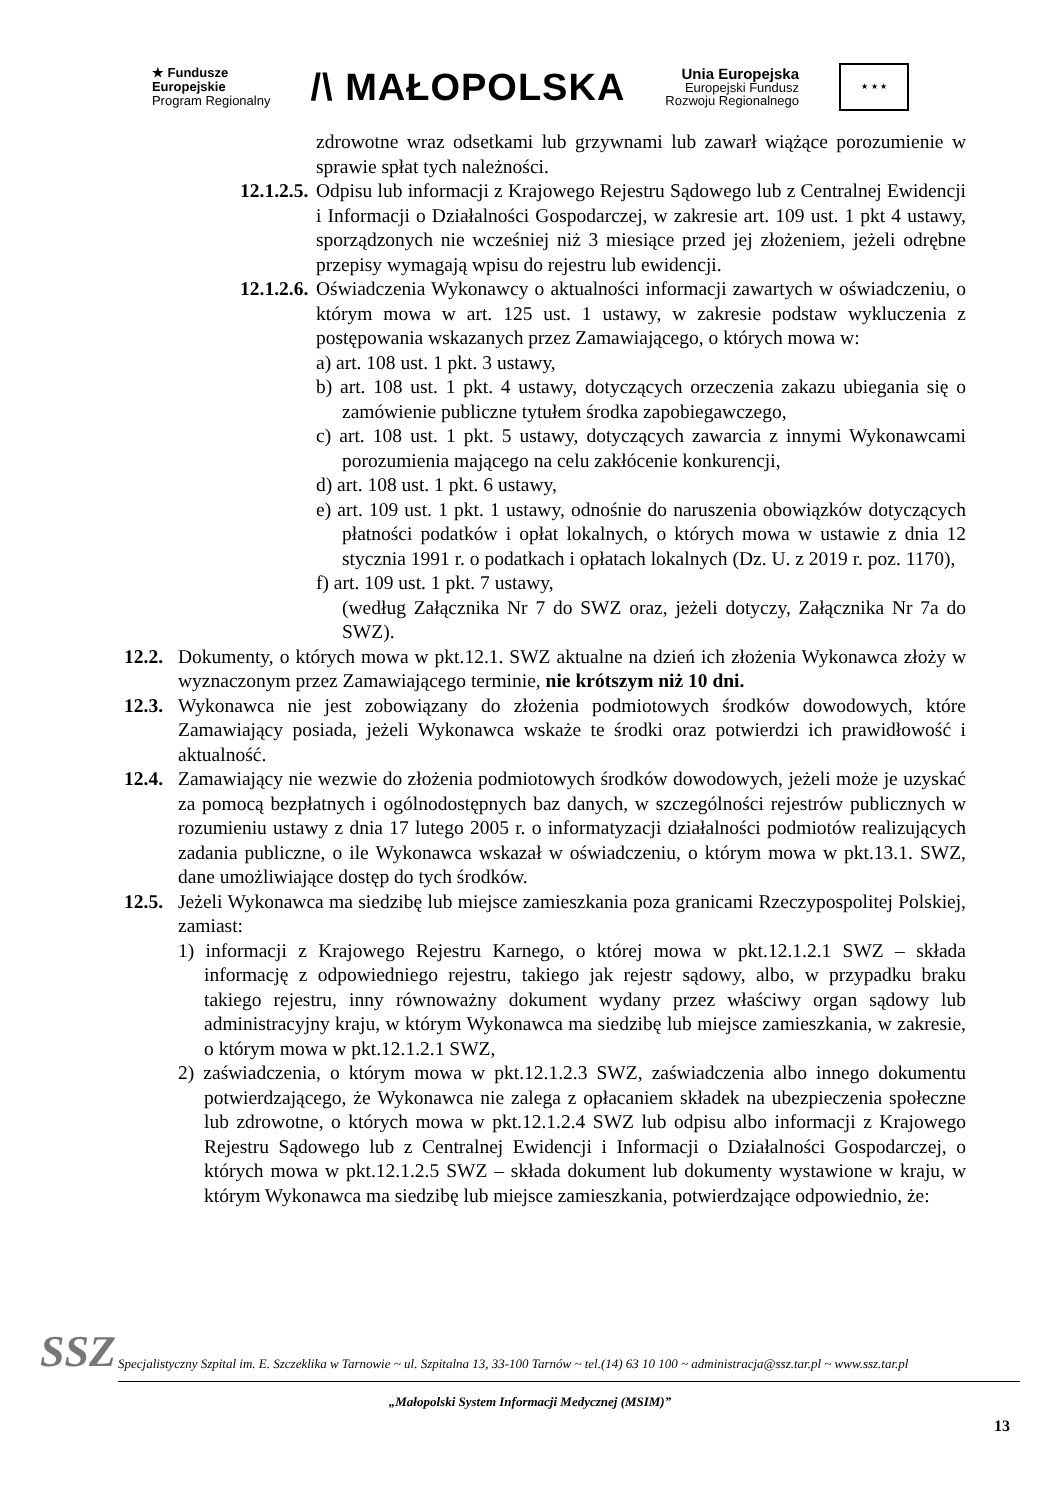★ Fundusze
Europejskie
Program Regionalny
/\ MAŁOPOLSKA
Unia Europejska
Europejski Fundusz
Rozwoju Regionalnego
★ ★ ★
zdrowotne wraz odsetkami lub grzywnami lub zawarł wiążące porozumienie w sprawie spłat tych należności.
12.1.2.5.
Odpisu lub informacji z Krajowego Rejestru Sądowego lub z Centralnej Ewidencji i Informacji o Działalności Gospodarczej, w zakresie art. 109 ust. 1 pkt 4 ustawy, sporządzonych nie wcześniej niż 3 miesiące przed jej złożeniem, jeżeli odrębne przepisy wymagają wpisu do rejestru lub ewidencji.
12.1.2.6.
Oświadczenia Wykonawcy o aktualności informacji zawartych w oświadczeniu, o którym mowa w art. 125 ust. 1 ustawy, w zakresie podstaw wykluczenia z postępowania wskazanych przez Zamawiającego, o których mowa w:
a) art. 108 ust. 1 pkt. 3 ustawy,
b) art. 108 ust. 1 pkt. 4 ustawy, dotyczących orzeczenia zakazu ubiegania się o zamówienie publiczne tytułem środka zapobiegawczego,
c) art. 108 ust. 1 pkt. 5 ustawy, dotyczących zawarcia z innymi Wykonawcami porozumienia mającego na celu zakłócenie konkurencji,
d) art. 108 ust. 1 pkt. 6 ustawy,
e) art. 109 ust. 1 pkt. 1 ustawy, odnośnie do naruszenia obowiązków dotyczących płatności podatków i opłat lokalnych, o których mowa w ustawie z dnia 12 stycznia 1991 r. o podatkach i opłatach lokalnych (Dz. U. z 2019 r. poz. 1170),
f) art. 109 ust. 1 pkt. 7 ustawy,
(według Załącznika Nr 7 do SWZ oraz, jeżeli dotyczy, Załącznika Nr 7a do SWZ).
12.2.
Dokumenty, o których mowa w pkt.12.1. SWZ aktualne na dzień ich złożenia Wykonawca złoży w wyznaczonym przez Zamawiającego terminie, nie krótszym niż 10 dni.
12.3.
Wykonawca nie jest zobowiązany do złożenia podmiotowych środków dowodowych, które Zamawiający posiada, jeżeli Wykonawca wskaże te środki oraz potwierdzi ich prawidłowość i aktualność.
12.4.
Zamawiający nie wezwie do złożenia podmiotowych środków dowodowych, jeżeli może je uzyskać za pomocą bezpłatnych i ogólnodostępnych baz danych, w szczególności rejestrów publicznych w rozumieniu ustawy z dnia 17 lutego 2005 r. o informatyzacji działalności podmiotów realizujących zadania publiczne, o ile Wykonawca wskazał w oświadczeniu, o którym mowa w pkt.13.1. SWZ, dane umożliwiające dostęp do tych środków.
12.5.
Jeżeli Wykonawca ma siedzibę lub miejsce zamieszkania poza granicami Rzeczypospolitej Polskiej, zamiast:
1) informacji z Krajowego Rejestru Karnego, o której mowa w pkt.12.1.2.1 SWZ – składa informację z odpowiedniego rejestru, takiego jak rejestr sądowy, albo, w przypadku braku takiego rejestru, inny równoważny dokument wydany przez właściwy organ sądowy lub administracyjny kraju, w którym Wykonawca ma siedzibę lub miejsce zamieszkania, w zakresie, o którym mowa w pkt.12.1.2.1 SWZ,
2) zaświadczenia, o którym mowa w pkt.12.1.2.3 SWZ, zaświadczenia albo innego dokumentu potwierdzającego, że Wykonawca nie zalega z opłacaniem składek na ubezpieczenia społeczne lub zdrowotne, o których mowa w pkt.12.1.2.4 SWZ lub odpisu albo informacji z Krajowego Rejestru Sądowego lub z Centralnej Ewidencji i Informacji o Działalności Gospodarczej, o których mowa w pkt.12.1.2.5 SWZ – składa dokument lub dokumenty wystawione w kraju, w którym Wykonawca ma siedzibę lub miejsce zamieszkania, potwierdzające odpowiednio, że:
SSZ
Specjalistyczny Szpital im. E. Szczeklika w Tarnowie ~ ul. Szpitalna 13, 33-100 Tarnów ~ tel.(14) 63 10 100 ~ administracja@ssz.tar.pl ~ www.ssz.tar.pl
„Małopolski System Informacji Medycznej (MSIM)”
13